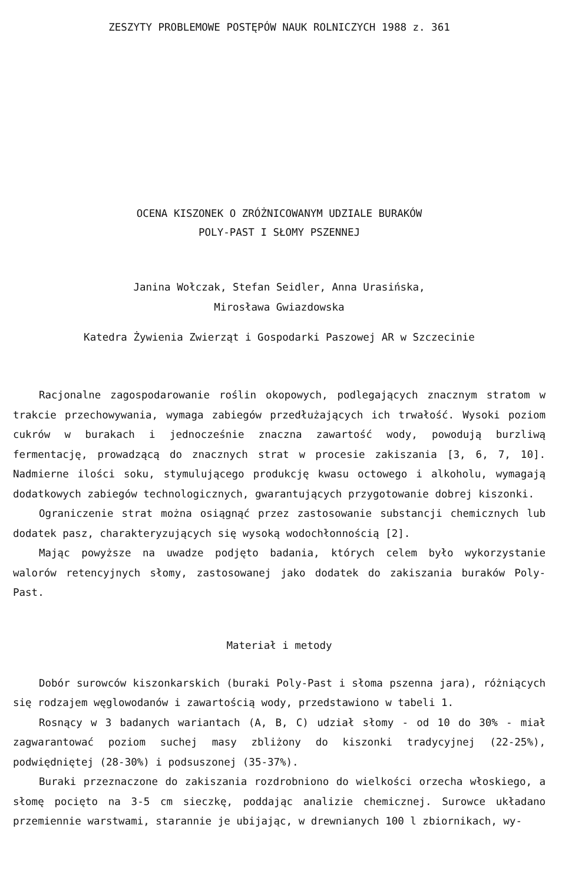ZESZYTY PROBLEMOWE POSTĘPÓW NAUK ROLNICZYCH 1988 z. 361
OCENA KISZONEK O ZRÓŻNICOWANYM UDZIALE BURAKÓW
POLY-PAST I SŁOMY PSZENNEJ
Janina Wołczak, Stefan Seidler, Anna Urasińska,
Mirosława Gwiazdowska
Katedra Żywienia Zwierząt i Gospodarki Paszowej AR w Szczecinie
Racjonalne zagospodarowanie roślin okopowych, podlegających znacznym stratom w trakcie przechowywania, wymaga zabiegów przedłużających ich trwałość. Wysoki poziom cukrów w burakach i jednocześnie znaczna zawartość wody, powodują burzliwą fermentację, prowadzącą do znacznych strat w procesie zakiszania [3, 6, 7, 10]. Nadmierne ilości soku, stymulującego produkcję kwasu octowego i alkoholu, wymagają dodatkowych zabiegów technologicznych, gwarantujących przygotowanie dobrej kiszonki.
Ograniczenie strat można osiągnąć przez zastosowanie substancji chemicznych lub dodatek pasz, charakteryzujących się wysoką wodochłonnością [2].
Mając powyższe na uwadze podjęto badania, których celem było wykorzystanie walorów retencyjnych słomy, zastosowanej jako dodatek do zakiszania buraków Poly-Past.
Materiał i metody
Dobór surowców kiszonkarskich (buraki Poly-Past i słoma pszenna jara), różniących się rodzajem węglowodanów i zawartością wody, przedstawiono w tabeli 1.
Rosnący w 3 badanych wariantach (A, B, C) udział słomy - od 10 do 30% - miał zagwarantować poziom suchej masy zbliżony do kiszonki tradycyjnej (22-25%), podwiędniętej (28-30%) i podsuszonej (35-37%).
Buraki przeznaczone do zakiszania rozdrobniono do wielkości orzecha włoskiego, a słomę pocięto na 3-5 cm sieczkę, poddając analizie chemicznej. Surowce układano przemiennie warstwami, starannie je ubijając, w drewnianych 100 l zbiornikach, wy-